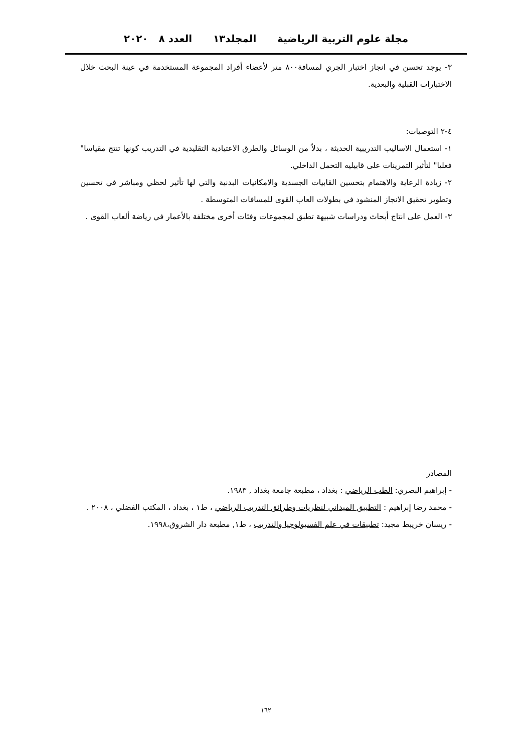مجلة علوم التربية الرياضية المجلد١٣ العدد ٨ ٢٠٢٠
٣- يوجد تحسن في انجاز اختبار الجري لمسافة٨٠٠ متر لأعضاء أفراد المجموعة المستخدمة في عينة البحث خلال الاختبارات القبلية والبعدية.
٤-٢ التوصيات:
١- استعمال الاساليب التدريبية الحديثة ، بدلاً من الوسائل والطرق الاعتيادية التقليدية في التدريب كونها تنتج مقياسا" فعليا" لتأثير التمرينات على قابيليه التحمل الداخلي.
٢- زيادة الرعاية والاهتمام بتحسين القابيات الجسدية والامكانيات البدنية والتي لها تأثير لحظي ومباشر في تحسين وتطوير تحقيق الانجاز المنشود في بطولات العاب القوى للمسافات المتوسطة .
٣- العمل على انتاج أبحاث ودراسات شبيهة تطبق لمجموعات وفئات أخرى مختلفة بالأعمار في رياضة ألعاب القوى .
المصادر
- إبراهيم البصري: الطب الرياضي : بغداد ، مطبعة جامعة بغداد , ١٩٨٣.
- محمد رضا إبراهيم : التطبيق الميداني لنظريات وطرائق التدريب الرياضي ، ط١ ، بغداد ، المكتب الفضلي ، ٢٠٠٨ .
- ريسان خريبط مجيد: تطبيقات في علم الفسيولوجيا والتدريب ، ط١, مطبعة دار الشروق،١٩٩٨.
١٦٢